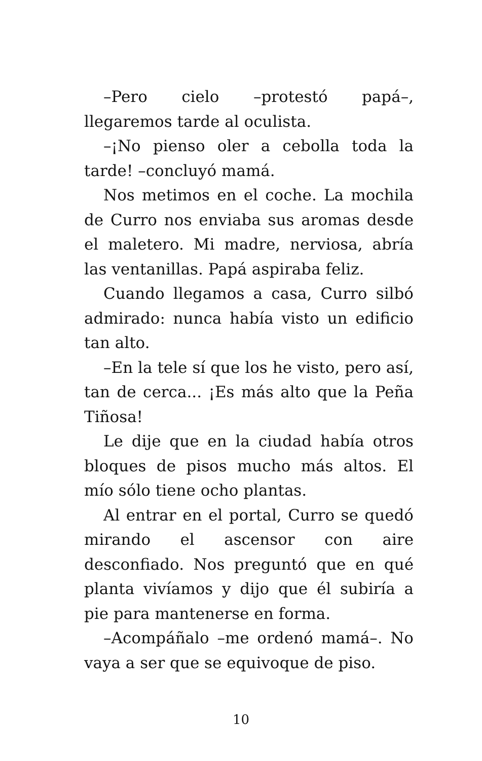–Pero cielo –protestó papá–, llegaremos tarde al oculista.
–¡No pienso oler a cebolla toda la tarde! –concluyó mamá.
Nos metimos en el coche. La mochila de Curro nos enviaba sus aromas desde el maletero. Mi madre, nerviosa, abría las ventanillas. Papá aspiraba feliz.
Cuando llegamos a casa, Curro silbó admirado: nunca había visto un edificio tan alto.
–En la tele sí que los he visto, pero así, tan de cerca... ¡Es más alto que la Peña Tiñosa!
Le dije que en la ciudad había otros bloques de pisos mucho más altos. El mío sólo tiene ocho plantas.
Al entrar en el portal, Curro se quedó mirando el ascensor con aire desconfiado. Nos preguntó que en qué planta vivíamos y dijo que él subiría a pie para mantenerse en forma.
–Acompáñalo –me ordenó mamá–. No vaya a ser que se equivoque de piso.
10